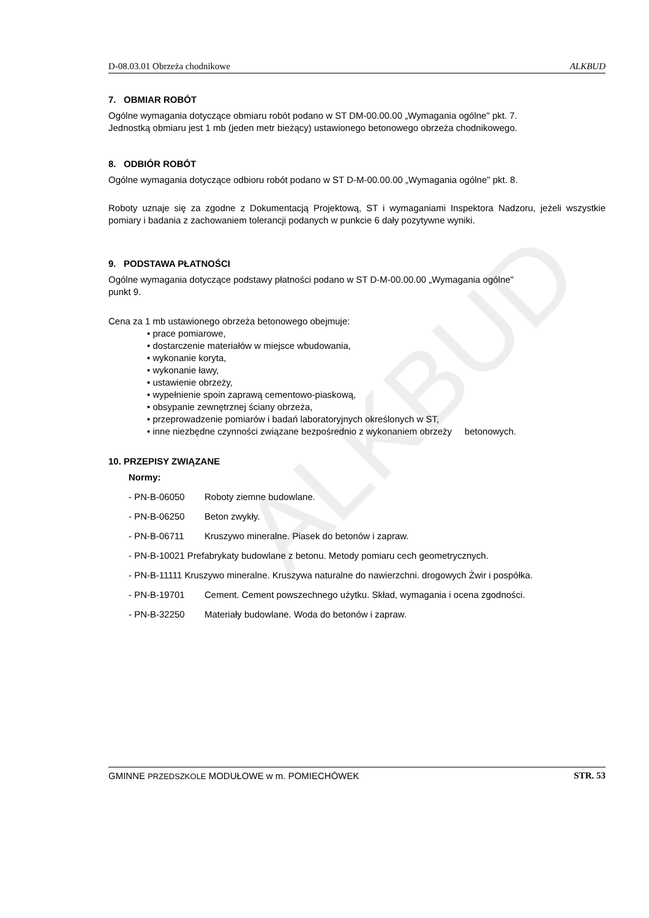ALKBUD
D-08.03.01 Obrzeża chodnikowe ALKBUD
7. OBMIAR ROBÓT
Ogólne wymagania dotyczące obmiaru robót podano w ST DM-00.00.00 „Wymagania ogólne" pkt. 7.
Jednostką obmiaru jest 1 mb (jeden metr bieżący) ustawionego betonowego obrzeża chodnikowego.
8. ODBIÓR ROBÓT
Ogólne wymagania dotyczące odbioru robót podano w ST D-M-00.00.00 „Wymagania ogólne" pkt. 8.
Roboty uznaje się za zgodne z Dokumentacją Projektową, ST i wymaganiami Inspektora Nadzoru, jeżeli wszystkie pomiary i badania z zachowaniem tolerancji podanych w punkcie 6 dały pozytywne wyniki.
9. PODSTAWA PŁATNOŚCI
Ogólne wymagania dotyczące podstawy płatności podano w ST D-M-00.00.00 „Wymagania ogólne"
punkt 9.
Cena za 1 mb ustawionego obrzeża betonowego obejmuje:
• prace pomiarowe,
• dostarczenie materiałów w miejsce wbudowania,
• wykonanie koryta,
• wykonanie ławy,
• ustawienie obrzeży,
• wypełnienie spoin zaprawą cementowo-piaskową,
• obsypanie zewnętrznej ściany obrzeża,
• przeprowadzenie pomiarów i badań laboratoryjnych określonych w ST,
• inne niezbędne czynności związane bezpośrednio z wykonaniem obrzeży betonowych.
10. PRZEPISY ZWIĄZANE
Normy:
- PN-B-06050 Roboty ziemne budowlane.
- PN-B-06250 Beton zwykły.
- PN-B-06711 Kruszywo mineralne. Piasek do betonów i zapraw.
- PN-B-10021 Prefabrykaty budowlane z betonu. Metody pomiaru cech geometrycznych.
- PN-B-11111 Kruszywo mineralne. Kruszywa naturalne do nawierzchni. drogowych Żwir i pospółka.
- PN-B-19701 Cement. Cement powszechnego użytku. Skład, wymagania i ocena zgodności.
- PN-B-32250 Materiały budowlane. Woda do betonów i zapraw.
GMINNE PRZEDSZKOLE MODUŁOWE w m. POMIECHÓWEK STR. 53